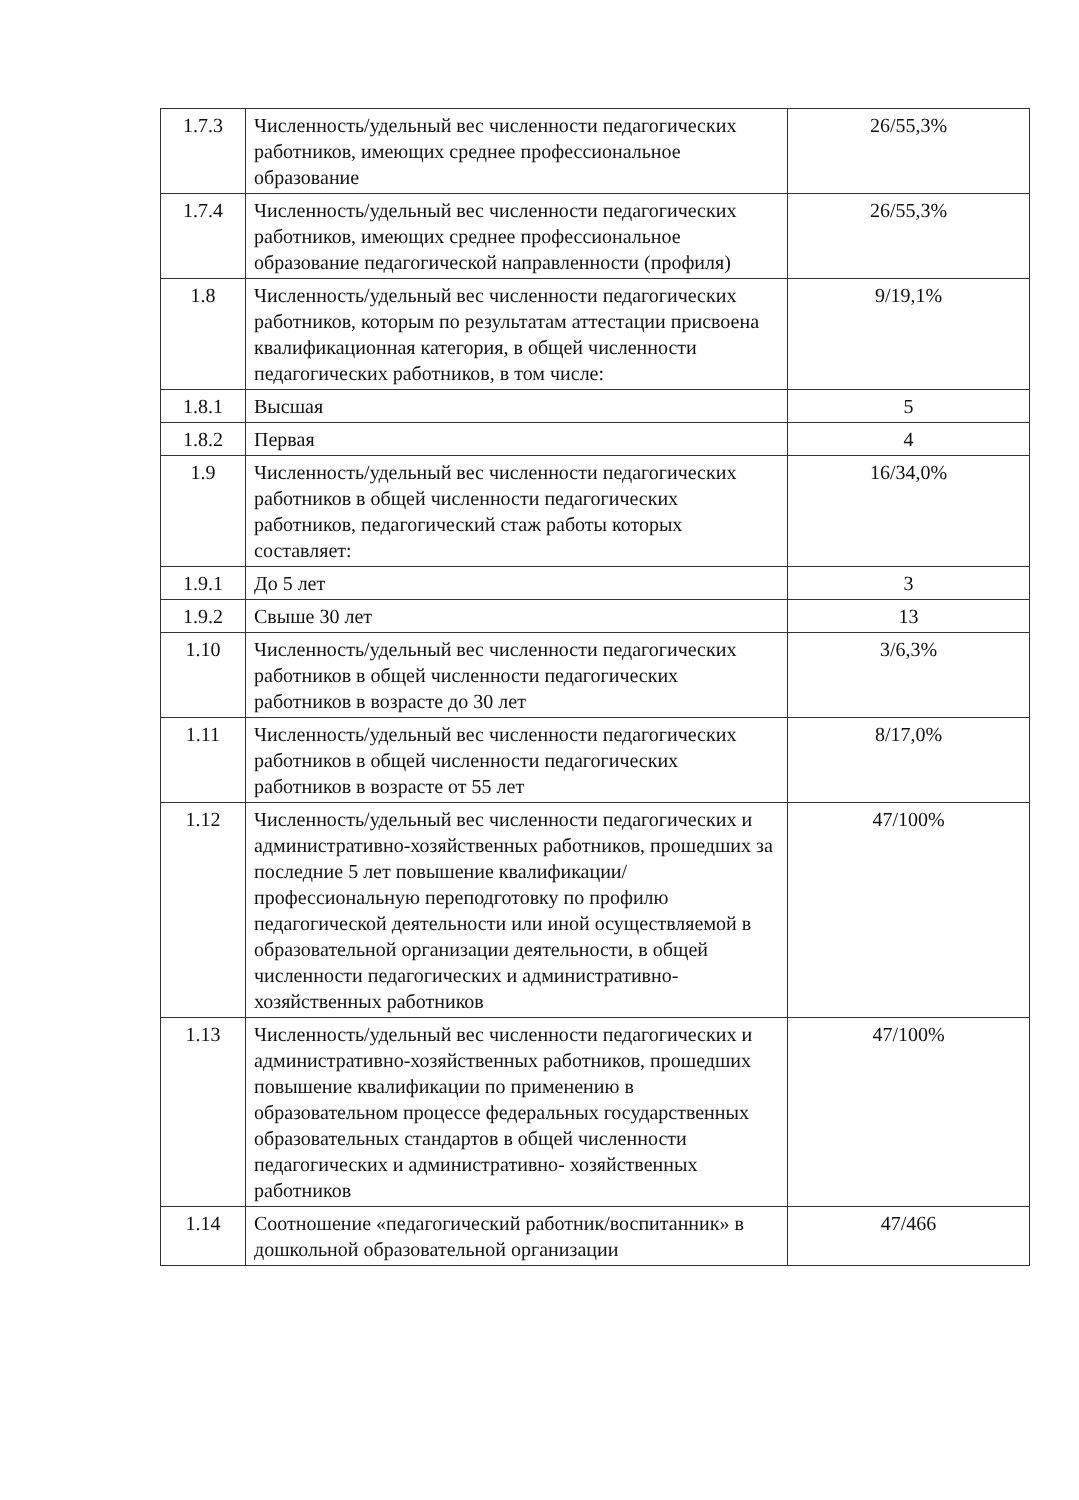| 1.7.3 | Численность/удельный вес численности педагогических работников, имеющих среднее профессиональное образование | 26/55,3% |
| 1.7.4 | Численность/удельный вес численности педагогических работников, имеющих среднее профессиональное образование педагогической направленности (профиля) | 26/55,3% |
| 1.8 | Численность/удельный вес численности педагогических работников, которым по результатам аттестации присвоена квалификационная категория, в общей численности педагогических работников, в том числе: | 9/19,1% |
| 1.8.1 | Высшая | 5 |
| 1.8.2 | Первая | 4 |
| 1.9 | Численность/удельный вес численности педагогических работников в общей численности педагогических работников, педагогический стаж работы которых составляет: | 16/34,0% |
| 1.9.1 | До 5 лет | 3 |
| 1.9.2 | Свыше 30 лет | 13 |
| 1.10 | Численность/удельный вес численности педагогических работников в общей численности педагогических работников в возрасте до 30 лет | 3/6,3% |
| 1.11 | Численность/удельный вес численности педагогических работников в общей численности педагогических работников в возрасте от 55 лет | 8/17,0% |
| 1.12 | Численность/удельный вес численности педагогических и административно-хозяйственных работников, прошедших за последние 5 лет повышение квалификации/профессиональную переподготовку по профилю педагогической деятельности или иной осуществляемой в образовательной организации деятельности, в общей численности педагогических и административно-хозяйственных работников | 47/100% |
| 1.13 | Численность/удельный вес численности педагогических и административно-хозяйственных работников, прошедших повышение квалификации по применению в образовательном процессе федеральных государственных образовательных стандартов в общей численности педагогических и административно- хозяйственных работников | 47/100% |
| 1.14 | Соотношение «педагогический работник/воспитанник» в дошкольной образовательной организации | 47/466 |